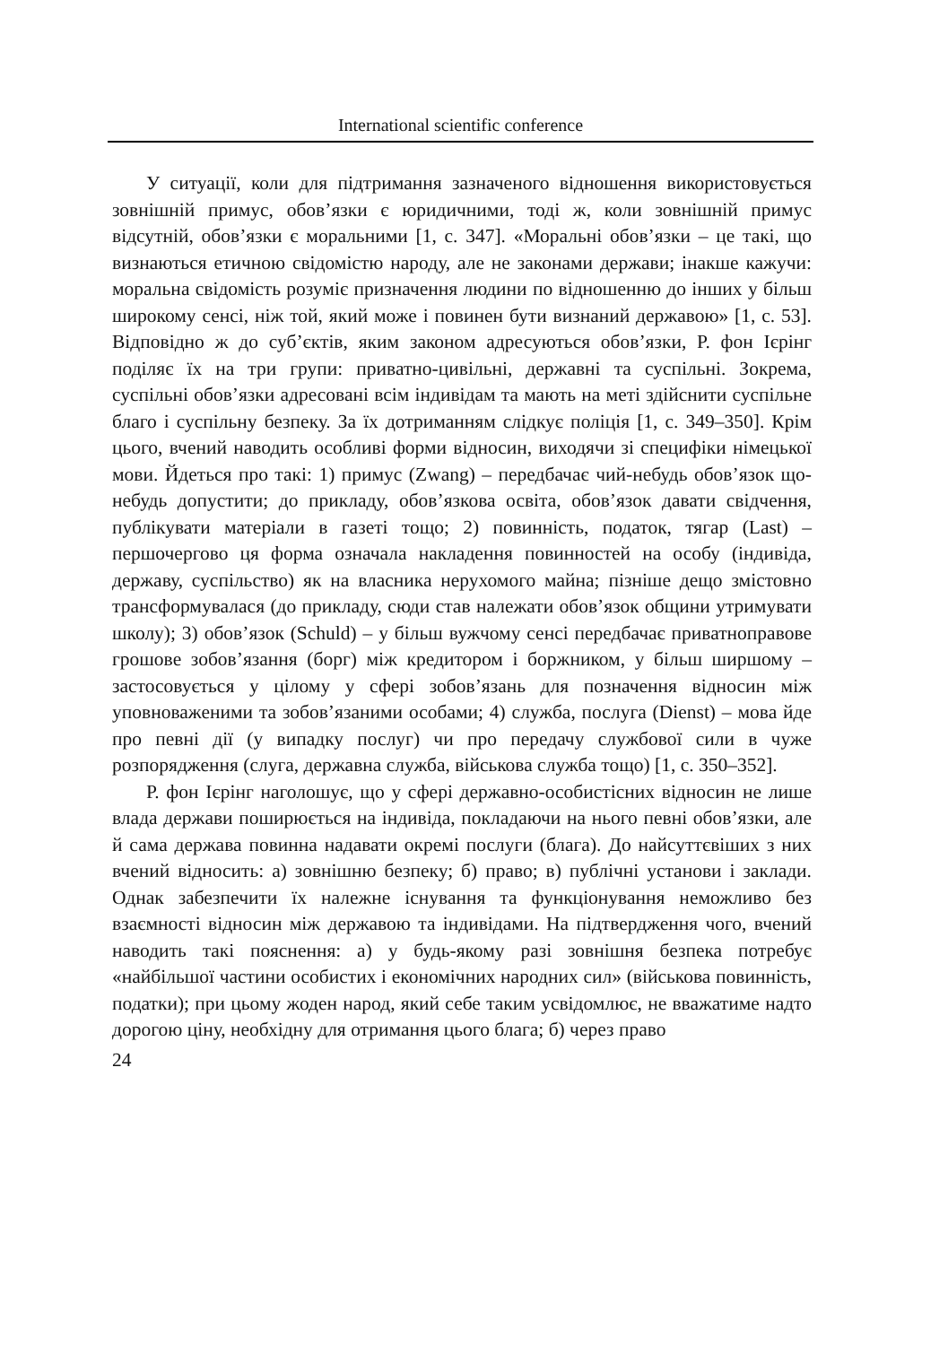International scientific conference
У ситуації, коли для підтримання зазначеного відношення використовується зовнішній примус, обов’язки є юридичними, тоді ж, коли зовнішній примус відсутній, обов’язки є моральними [1, с. 347]. «Моральні обов’язки – це такі, що визнаються етичною свідомістю народу, але не законами держави; інакше кажучи: моральна свідомість розуміє призначення людини по відношенню до інших у більш широкому сенсі, ніж той, який може і повинен бути визнаний державою» [1, с. 53]. Відповідно ж до суб’єктів, яким законом адресуються обов’язки, Р. фон Ієрінг поділяє їх на три групи: приватно-цивільні, державні та суспільні. Зокрема, суспільні обов’язки адресовані всім індивідам та мають на меті здійснити суспільне благо і суспільну безпеку. За їх дотриманням слідкує поліція [1, с. 349–350]. Крім цього, вчений наводить особливі форми відносин, виходячи зі специфіки німецької мови. Йдеться про такі: 1) примус (Zwang) – передбачає чий-небудь обов’язок що-небудь допустити; до прикладу, обов’язкова освіта, обов’язок давати свідчення, публікувати матеріали в газеті тощо; 2) повинність, податок, тягар (Last) – першочергово ця форма означала накладення повинностей на особу (індивіда, державу, суспільство) як на власника нерухомого майна; пізніше дещо змістовно трансформувалася (до прикладу, сюди став належати обов’язок общини утримувати школу); 3) обов’язок (Schuld) – у більш вужчому сенсі передбачає приватноправове грошове зобов’язання (борг) між кредитором і боржником, у більш ширшому – застосовується у цілому у сфері зобов’язань для позначення відносин між уповноваженими та зобов’язаними особами; 4) служба, послуга (Dienst) – мова йде про певні дії (у випадку послуг) чи про передачу службової сили в чуже розпорядження (слуга, державна служба, військова служба тощо) [1, с. 350–352].
Р. фон Ієрінг наголошує, що у сфері державно-особистісних відносин не лише влада держави поширюється на індивіда, покладаючи на нього певні обов’язки, але й сама держава повинна надавати окремі послуги (блага). До найсуттєвіших з них вчений відносить: а) зовнішню безпеку; б) право; в) публічні установи і заклади. Однак забезпечити їх належне існування та функціонування неможливо без взаємності відносин між державою та індивідами. На підтвердження чого, вчений наводить такі пояснення: а) у будь-якому разі зовнішня безпека потребує «найбільшої частини особистих і економічних народних сил» (військова повинність, податки); при цьому жоден народ, який себе таким усвідомлює, не вважатиме надто дорогою ціну, необхідну для отримання цього блага; б) через право
24